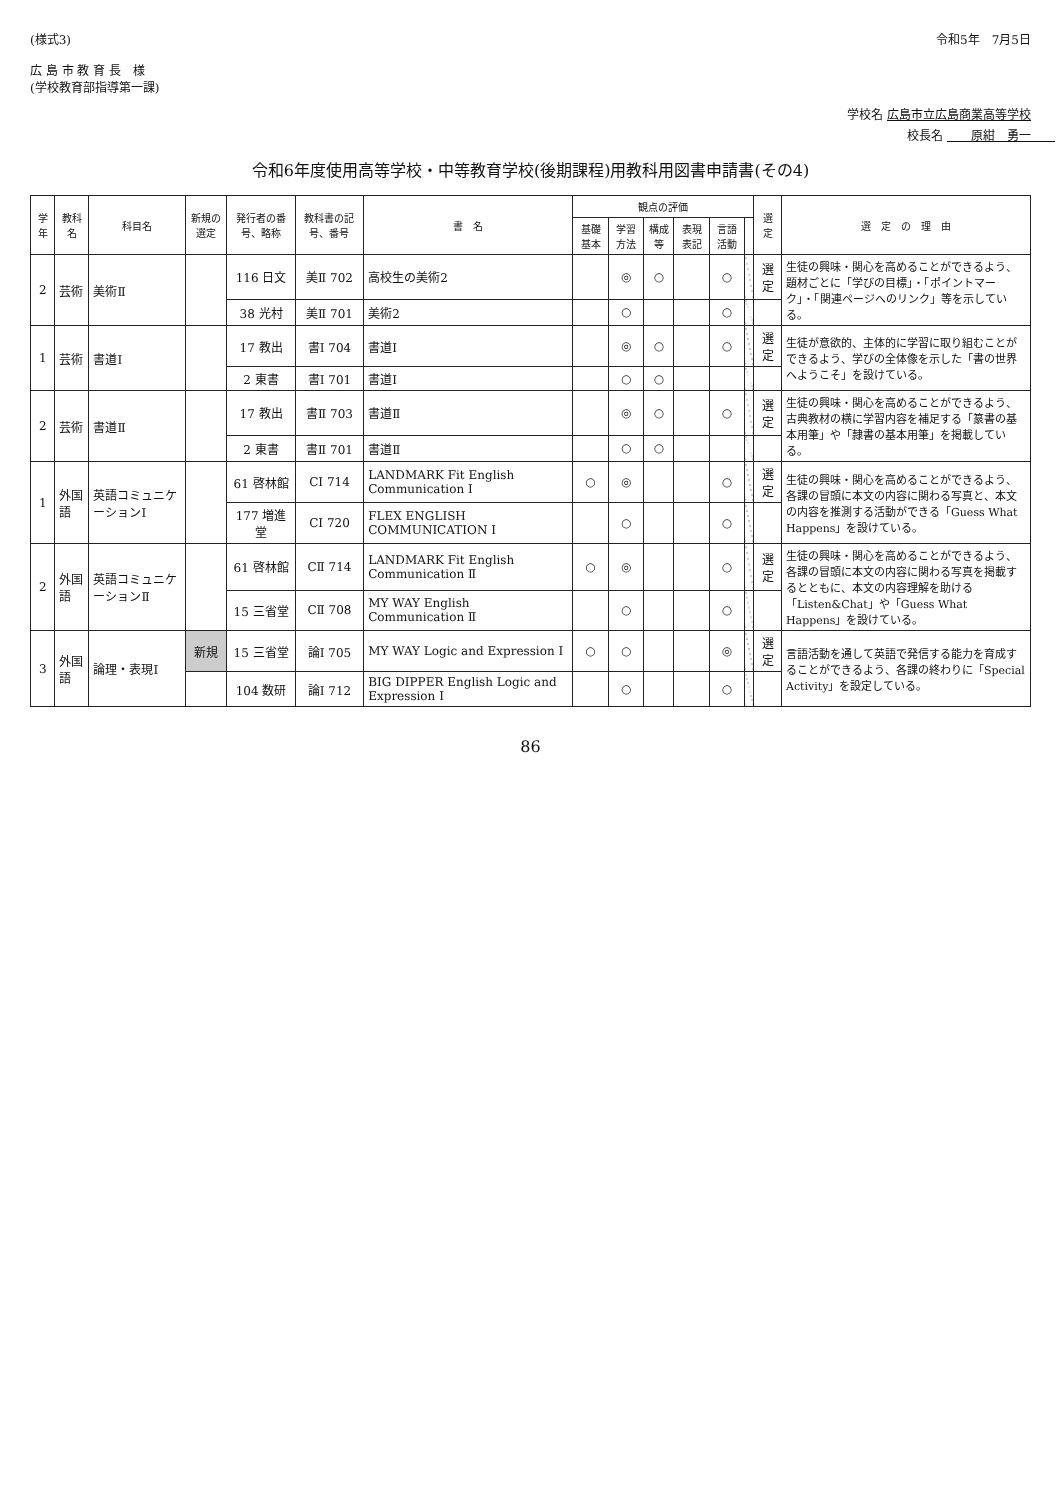(様式3)
広 島 市 教 育 長　様
(学校教育部指導第一課)
令和5年　7月5日
学校名 広島市立広島商業高等学校
校長名 　　原紺　勇一　　
令和6年度使用高等学校・中等教育学校(後期課程)用教科用図書申請書(その4)
| 学年 | 教科名 | 科目名 | 新規の選定 | 発行者の番号、略称 | 教科書の記号、番号 | 書 名 | 観点の評価 | | | | | | 選定 | 選 定 の 理 由 |
| --- | --- | --- | --- | --- | --- | --- | --- | --- | --- | --- | --- | --- | --- | --- |
| | | | | | | | 基礎基本 | 学習方法 | 構成等 | 表現表記 | 言語活動 | | | |
| 2 | 芸術 | 美術Ⅱ | | 116 日文 | 美Ⅱ 702 | 高校生の美術2 | | ◎ | ○ | | ○ | | 選定 | 生徒の興味・関心を高めることができるよう、題材ごとに「学びの目標」・「ポイントマーク」・「関連ページへのリンク」等を示している。 |
| | | | | 38 光村 | 美Ⅱ 701 | 美術2 | | ○ | | | ○ | | | |
| 1 | 芸術 | 書道Ⅰ | | 17 教出 | 書Ⅰ 704 | 書道Ⅰ | | ◎ | ○ | | ○ | | 選定 | 生徒が意欲的、主体的に学習に取り組むことができるよう、学びの全体像を示した「書の世界へようこそ」を設けている。 |
| | | | | 2 東書 | 書Ⅰ 701 | 書道Ⅰ | | ○ | ○ | | | | | |
| 2 | 芸術 | 書道Ⅱ | | 17 教出 | 書Ⅱ 703 | 書道Ⅱ | | ◎ | ○ | | ○ | | 選定 | 生徒の興味・関心を高めることができるよう、古典教材の横に学習内容を補足する「篆書の基本用筆」や「隷書の基本用筆」を掲載している。 |
| | | | | 2 東書 | 書Ⅱ 701 | 書道Ⅱ | | ○ | ○ | | | | | |
| 1 | 外国語 | 英語コミュニケーションⅠ | | 61 啓林館 | CⅠ 714 | LANDMARK Fit English Communication Ⅰ | ○ | ◎ | | | ○ | | 選定 | 生徒の興味・関心を高めることができるよう、各課の冒頭に本文の内容に関わる写真と、本文の内容を推測する活動ができる「Guess What Happens」を設けている。 |
| | | | | 177 増進堂 | CⅠ 720 | FLEX ENGLISH COMMUNICATION Ⅰ | | ○ | | | ○ | | | |
| 2 | 外国語 | 英語コミュニケーションⅡ | | 61 啓林館 | CⅡ 714 | LANDMARK Fit English Communication Ⅱ | ○ | ◎ | | | ○ | | 選定 | 生徒の興味・関心を高めることができるよう、各課の冒頭に本文の内容に関わる写真を掲載するとともに、本文の内容理解を助ける「Listen&Chat」や「Guess What Happens」を設けている。 |
| | | | | 15 三省堂 | CⅡ 708 | MY WAY English Communication Ⅱ | | ○ | | | ○ | | | |
| 3 | 外国語 | 論理・表現Ⅰ | 新規 | 15 三省堂 | 論Ⅰ 705 | MY WAY Logic and Expression Ⅰ | ○ | ○ | | | ◎ | | 選定 | 言語活動を通して英語で発信する能力を育成することができるよう、各課の終わりに「Special Activity」を設定している。 |
| | | | | 104 数研 | 論Ⅰ 712 | BIG DIPPER English Logic and Expression Ⅰ | | ○ | | | ○ | | | |
86